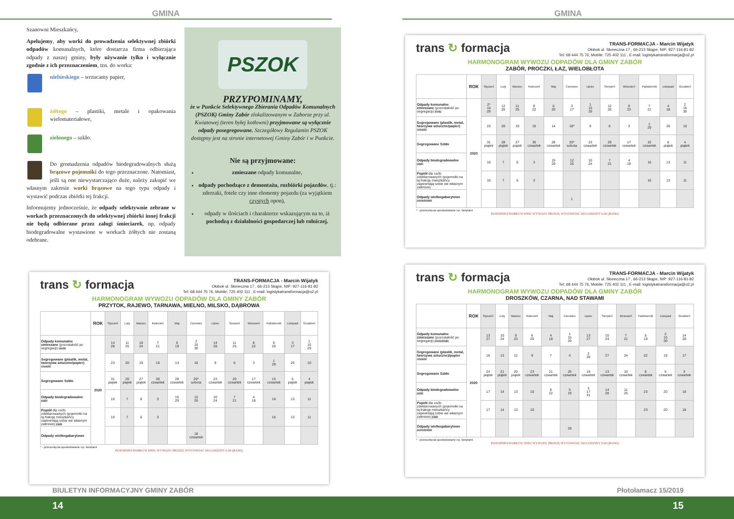GMINA
Szanowni Mieszkańcy,
Apelujemy, aby worki do prowadzenia selektywnej zbiórki odpadów komunalnych, które dostarcza firma odbierająca odpady z naszej gminy, były używanie tylko i wyłącznie zgodnie z ich przeznaczeniem, tzn. do worka:
niebieskiego – wrzucamy papier,
żółtego – plastiki, metale i opakowania wielomateriałowe,
zielonego – szkło.
Do gromadzenia odpadów biodegradowalnych służą brązowe pojemniki do tego przeznaczone. Natomiast, jeśli są one niewystarczająco duże, należy zakupić we własnym zakresie worki brązowe na tego typu odpady i wystawić podczas zbiórki tej frakcji.
Informujemy jednocześnie, że odpady selektywnie zebrane w workach przeznaczonych do selektywnej zbiórki innej frakcji nie będą odbierane przez załogi śmieciarek, np. odpady biodegradowalne wystawione w workach żółtych nie zostaną odebrane.
PSZOK
PRZYPOMINAMY,
że w Punkcie Selektywnego Zbierania Odpadów Komunalnych (PSZOK) Gminy Zabór zlokalizowanym w Zaborze przy ul. Kwiatowej (teren byłej kotłowni) przyjmowane są wyłącznie odpady posegregowane. Szczegółowy Regulamin PSZOK dostępny jest na stronie internetowej Gminy Zabór i w Punkcie.
Nie są przyjmowane:
zmieszane odpady komunalne,
odpady pochodzące z demontażu, rozbiórki pojazdów, tj.: zderzaki, fotele czy inne elementy pojazdu (za wyjątkiem czystych opon),
odpady w ilościach i charakterze wskazującym na to, iż pochodzą z działalności gospodarczej lub rolniczej.
trans ↻ formacja
TRANS-FORMACJA - Marcin Wijatyk
Ołobok ul. Słoneczna 17 , 66-213 Skąpe, NIP: 927-116-81-82
Tel: 68 444 75 76, Mobile: 725 402 111 , E-mail: logistykatransformacja@o2.pl
HARMONOGRAM WYWOZU ODPADÓW DLA GMINY ZABÓR
PRZYTOK, RAJEWO, TARNAWA, MIELNO, MILSKO, DĄBROWA
| | ROK | Styczeń | Luty | Marzec | Kwiecień | Maj | Czerwiec | Lipiec | Sierpień | Wrzesień | Październik | Listopad | Grudzień |
| --- | --- | --- | --- | --- | --- | --- | --- | --- | --- | --- | --- | --- | --- |
| Odpady komunalne zmieszane (pozostałość po segregacji) wtorki | 2020 | 14 28 | 11 25 | 10 24 | 7 21 | 5 19 | 2 16 30 | 14 28 | 11 25 | 8 22 | 6 20 | 3 17 | 1 15 29 |
| Segregowane (plastik, metal, tworzywa sztuczne/papier) czwartki | | 23 | 20 | 19 | 16 | 14 | 18 | 9 | 6 | 3 | 1 29 | 26 | 10 |
| Segregowane Szkło | | 31 piątek | 28 piątek | 27 piątek | 30 czwartek | 28 czwartek | 20* sobota | 23 czwartek | 20 czwartek | 17 czwartek | 15 czwartek | 6 piątek | 4 piątek |
| Odpady biodegradowalne piątki | | 10 | 7 | 6 | 3 | 15 29 | 12 26 | 10 24 | 7 21 | 4 18 | 16 | 13 | 11 |
| Popiół dla osób zdeklarowanych (pojemniki na tą frakcję mieszkańcy zapewniają sobie we własnym zakresie) piątki | | 10 | 7 | 6 | 3 | | | | | | 16 | 13 | 11 |
| Odpady wielkogabarytowe | | | | | | | 18 czwartek | | | | | | |
* - przesunięcia spowodowane np. świętami
POJEMNIKI/WORKI W DNIU WYWOZU PROSZĘ WYSTAWIAĆ DO GODZINY 6.00 (RANO)
GMINA
trans ↻ formacja
TRANS-FORMACJA - Marcin Wijatyk
Ołobok ul. Słoneczna 17 , 66-213 Skąpe, NIP: 927-116-81-82
Tel: 68 444 75 76, Mobile: 725 402 111 , E-mail: logistykatransformacja@o2.pl
HARMONOGRAM WYWOZU ODPADÓW DLA GMINY ZABÓR
ZABÓR, PROCZKI, ŁAZ, WIELOBŁOTA
| | ROK | Styczeń | Luty | Marzec | Kwiecień | Maj | Czerwiec | Lipiec | Sierpień | Wrzesień | Październik | Listopad | Grudzień |
| --- | --- | --- | --- | --- | --- | --- | --- | --- | --- | --- | --- | --- | --- |
| Odpady komunalne zmieszane (pozostałość po segregacji) środy | 2020 | 2* 15 29 | 12 26 | 11 25 | 8 22 | 6 20 | 3 17 | 1 15 29 | 12 26 | 9 23 | 7 21 | 4 18 | 2 16 30 |
| Segregowane (plastik, metal, tworzywa sztuczne/papier) czwartki | | 23 | 20 | 19 | 16 | 14 | 18* | 9 | 6 | 3 | 1 29 | 26 | 10 |
| Segregowane Szkło | | 31 piątek | 28 piątek | 27 piątek | 30 czwartek | 28 czwartek | 20* sobota | 23 czwartek | 20 czwartek | 17 czwartek | 15 czwartek | 6 piątek | 4 piątek |
| Odpady biodegradowalne piątki | | 10 | 7 | 6 | 3 | 15 29 | 12 26 | 10 24 | 7 21 | 4 18 | 16 | 13 | 11 |
| Popiół dla osób zdeklarowanych (pojemniki na tą frakcję mieszkańcy zapewniają sobie we własnym zakresie) | | 10 | 7 | 6 | 3 | | | | | | 16 | 13 | 11 |
| Odpady wielkogabarytowe poniedziałek | | | | | | | 1 | | | | | | |
* - przesunięcia spowodowane np. świętami
POJEMNIKI/WORKI W DNIU WYWOZU PROSZĘ WYSTAWIAĆ DO GODZINY 6.00 (RANO)
trans ↻ formacja
TRANS-FORMACJA - Marcin Wijatyk
Ołobok ul. Słoneczna 17 , 66-213 Skąpe, NIP: 927-116-81-82
Tel: 68 444 75 76, Mobile: 725 402 111 , E-mail: logistykatransformacja@o2.pl
HARMONOGRAM WYWOZU ODPADÓW DLA GMINY ZABÓR
DROSZKÓW, CZARNA, NAD STAWAMI
| | ROK | Styczeń | Luty | Marzec | Kwiecień | Maj | Czerwiec | Lipiec | Sierpień | Wrzesień | Październik | Listopad | Grudzień |
| --- | --- | --- | --- | --- | --- | --- | --- | --- | --- | --- | --- | --- | --- |
| Odpady komunalne zmieszane (pozostałość po segregacji) poniedziałki | 2020 | 13 27 | 10 24 | 9 23 | 6 20 | 4 18 | 1 15 29 | 13 27 | 10 24 | 7 21 | 5 19 | 2 16 30 | 14 28 |
| Segregowane (plastik, metal, tworzywa sztuczne)/papier czwartki | | 16 | 13 | 12 | 9 | 7 | 4 | 2 30 | 27 | 24 | 22 | 19 | 17 |
| Segregowane Szkło | | 24 piątek | 21 piątek | 20 piątek | 23 czwartek | 21 czwartek | 25 czwartek | 16 czwartek | 13 czwartek | 10 czwartek | 8 czwartek | 5 czwartek | 3 czwartek |
| Odpady biodegradowalne piątki | | 17 | 14 | 13 | 10 | 8 22 | 5 19 | 3 17 31 | 14 28 | 11 25 | 23 | 20 | 18 |
| Popiół dla osób zdeklarowanych (pojemniki na tą frakcję mieszkańcy zapewniają sobie we własnym zakresie) piątki | | 17 | 14 | 13 | 10 | | | | | | 23 | 20 | 18 |
| Odpady wielkogabarytowe poniedziałek | | | | | | | 29 | | | | | | |
* - przesunięcia spowodowane np. świętami
POJEMNIKI/WORKI W DNIU WYWOZU PROSZĘ WYSTAWIAĆ DO GODZINY 6:00 (RANO)
BIULETYN INFORMACYJNY GMINY ZABÓR
Płotołamacz 15/2019
14 15